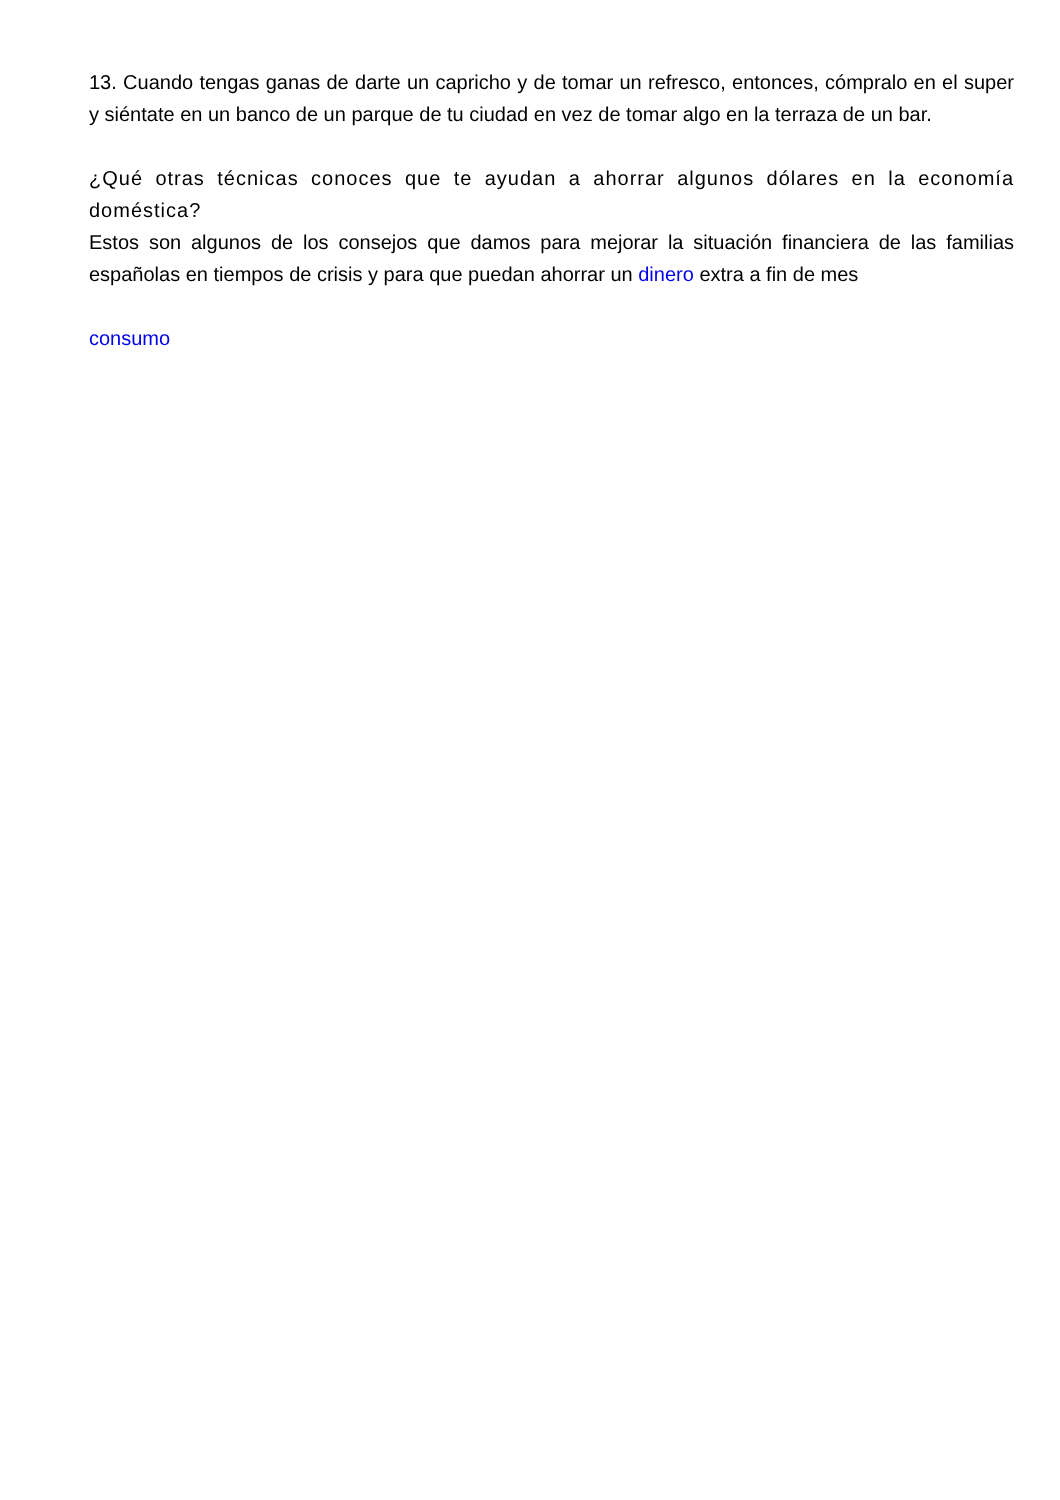13. Cuando tengas ganas de darte un capricho y de tomar un refresco, entonces, cómpralo en el super y siéntate en un banco de un parque de tu ciudad en vez de tomar algo en la terraza de un bar.
¿Qué otras técnicas conoces que te ayudan a ahorrar algunos dólares en la economía doméstica?
Estos son algunos de los consejos que damos para mejorar la situación financiera de las familias españolas en tiempos de crisis y para que puedan ahorrar un dinero extra a fin de mes
consumo